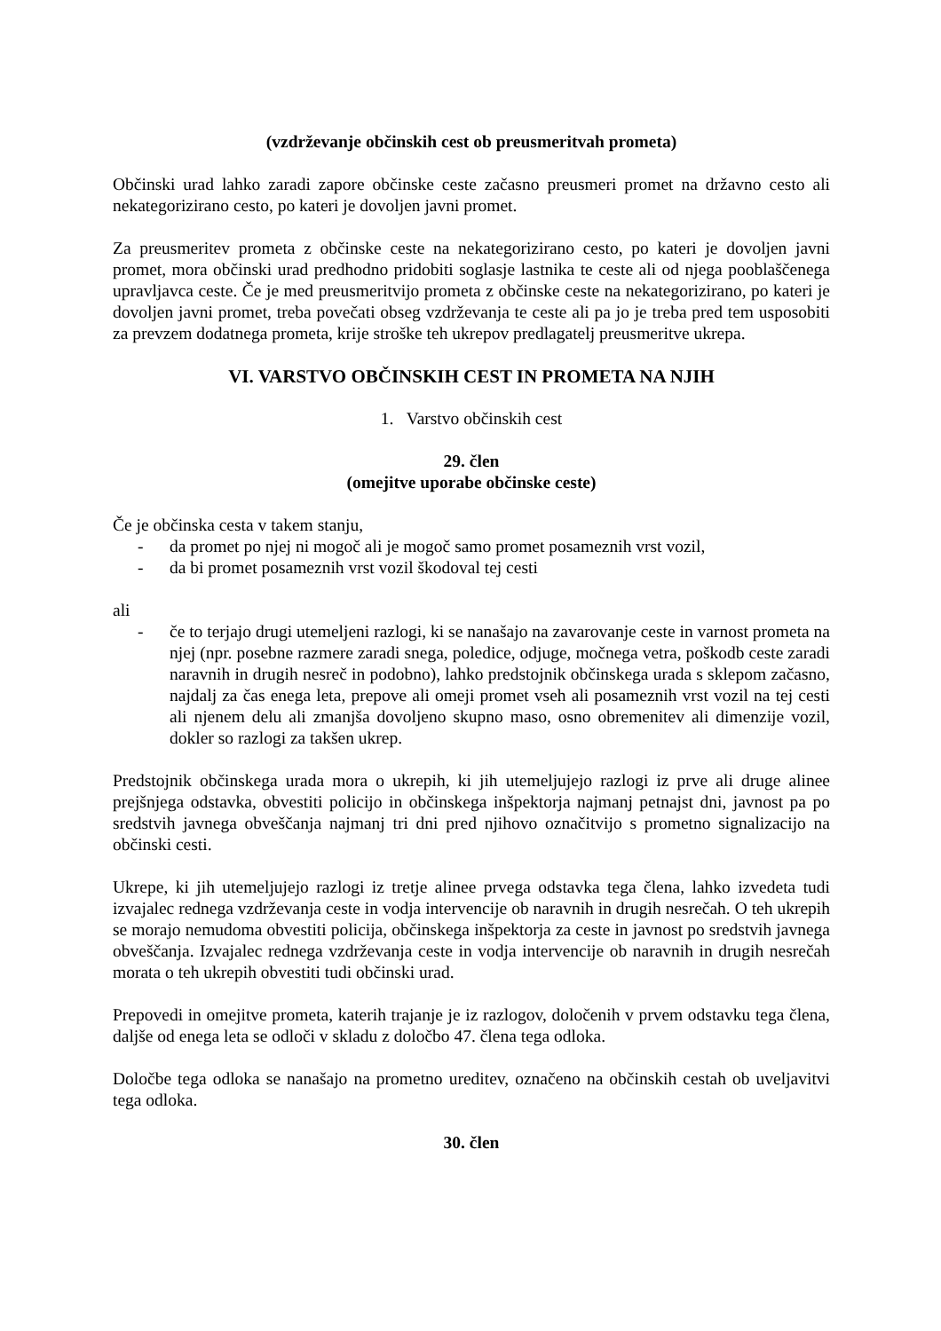(vzdrževanje občinskih cest ob preusmeritvah prometa)
Občinski urad lahko zaradi zapore občinske ceste začasno preusmeri promet na državno cesto ali nekategorizirano cesto, po kateri je dovoljen javni promet.
Za preusmeritev prometa z občinske ceste na nekategorizirano cesto, po kateri je dovoljen javni promet, mora občinski urad predhodno pridobiti soglasje lastnika te ceste ali od njega pooblaščenega upravljavca ceste. Če je med preusmeritvijo prometa z občinske ceste na nekategorizirano, po kateri je dovoljen javni promet, treba povečati obseg vzdrževanja te ceste ali pa jo je treba pred tem usposobiti za prevzem dodatnega prometa, krije stroške teh ukrepov predlagatelj preusmeritve ukrepa.
VI. VARSTVO OBČINSKIH CEST IN PROMETA NA NJIH
1. Varstvo občinskih cest
29. člen
(omejitve uporabe občinske ceste)
Če je občinska cesta v takem stanju,
- da promet po njej ni mogoč ali je mogoč samo promet posameznih vrst vozil,
- da bi promet posameznih vrst vozil škodoval tej cesti
ali
- če to terjajo drugi utemeljeni razlogi, ki se nanašajo na zavarovanje ceste in varnost prometa na njej (npr. posebne razmere zaradi snega, poledice, odjuge, močnega vetra, poškodb ceste zaradi naravnih in drugih nesreč in podobno), lahko predstojnik občinskega urada s sklepom začasno, najdalj za čas enega leta, prepove ali omeji promet vseh ali posameznih vrst vozil na tej cesti ali njenem delu ali zmanjša dovoljeno skupno maso, osno obremenitev ali dimenzije vozil, dokler so razlogi za takšen ukrep.
Predstojnik občinskega urada mora o ukrepih, ki jih utemeljujejo razlogi iz prve ali druge alinee prejšnjega odstavka, obvestiti policijo in občinskega inšpektorja najmanj petnajst dni, javnost pa po sredstvih javnega obveščanja najmanj tri dni pred njihovo označitvijo s prometno signalizacijo na občinski cesti.
Ukrepe, ki jih utemeljujejo razlogi iz tretje alinee prvega odstavka tega člena, lahko izvedeta tudi izvajalec rednega vzdrževanja ceste in vodja intervencije ob naravnih in drugih nesrečah. O teh ukrepih se morajo nemudoma obvestiti policija, občinskega inšpektorja za ceste in javnost po sredstvih javnega obveščanja. Izvajalec rednega vzdrževanja ceste in vodja intervencije ob naravnih in drugih nesrečah morata o teh ukrepih obvestiti tudi občinski urad.
Prepovedi in omejitve prometa, katerih trajanje je iz razlogov, določenih v prvem odstavku tega člena, daljše od enega leta se odloči v skladu z določbo 47. člena tega odloka.
Določbe tega odloka se nanašajo na prometno ureditev, označeno na občinskih cestah ob uveljavitvi tega odloka.
30. člen